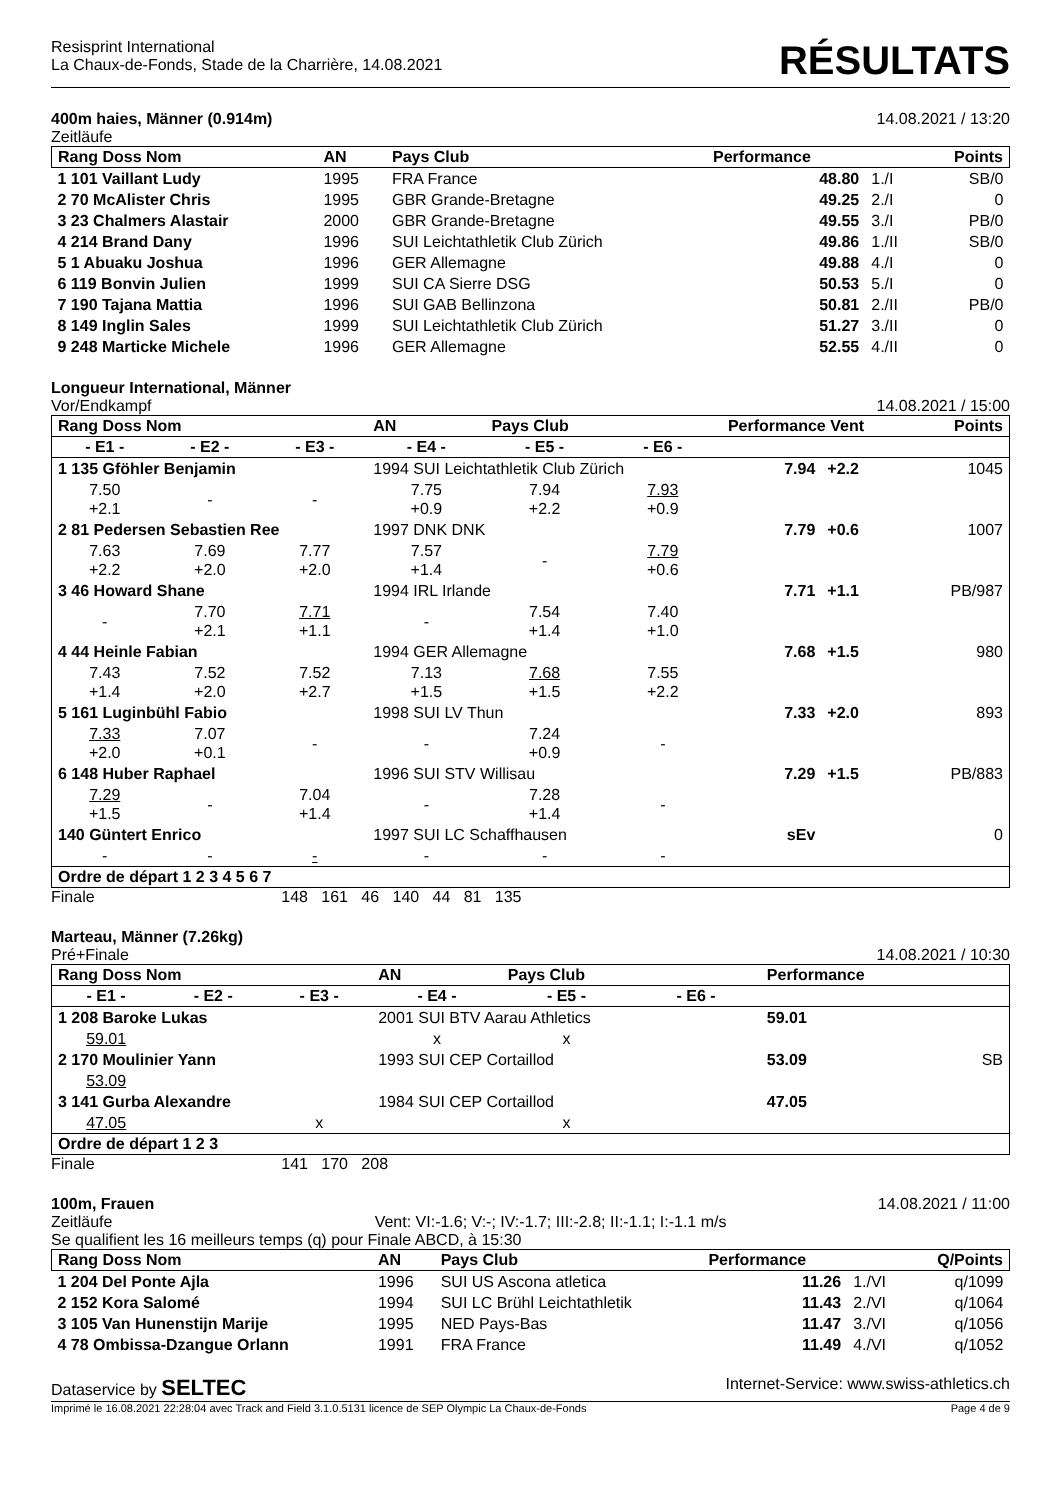Resisprint International
La Chaux-de-Fonds, Stade de la Charrière, 14.08.2021
RÉSULTATS
400m haies, Männer (0.914m)
Zeitläufe
14.08.2021 / 13:20
| Rang Doss Nom | AN | Pays Club | Performance | | Points |
| --- | --- | --- | --- | --- | --- |
| 1 101 Vaillant Ludy | 1995 | FRA France | 48.80 | 1./I | SB/0 |
| 2 70 McAlister Chris | 1995 | GBR Grande-Bretagne | 49.25 | 2./I | 0 |
| 3 23 Chalmers Alastair | 2000 | GBR Grande-Bretagne | 49.55 | 3./I | PB/0 |
| 4 214 Brand Dany | 1996 | SUI Leichtathletik Club Zürich | 49.86 | 1./II | SB/0 |
| 5 1 Abuaku Joshua | 1996 | GER Allemagne | 49.88 | 4./I | 0 |
| 6 119 Bonvin Julien | 1999 | SUI CA Sierre DSG | 50.53 | 5./I | 0 |
| 7 190 Tajana Mattia | 1996 | SUI GAB Bellinzona | 50.81 | 2./II | PB/0 |
| 8 149 Inglin Sales | 1999 | SUI Leichtathletik Club Zürich | 51.27 | 3./II | 0 |
| 9 248 Marticke Michele | 1996 | GER Allemagne | 52.55 | 4./II | 0 |
Longueur International, Männer
Vor/Endkampf
14.08.2021 / 15:00
| Rang Doss Nom | | | AN | Pays Club | | Performance Vent | | Points |
| --- | --- | --- | --- | --- | --- | --- | --- | --- |
| - E1 - | - E2 - | - E3 - | - E4 - | - E5 - | - E6 - | | | |
| 1 135 Gföhler Benjamin | | | 1994 SUI Leichtathletik Club Zürich | | | 7.94 | +2.2 | 1045 |
| 7.50 +2.1 | - | - | 7.75 +0.9 | 7.94 +2.2 | 7.93 +0.9 | | | |
| 2 81 Pedersen Sebastien Ree | | | 1997 DNK DNK | | | 7.79 | +0.6 | 1007 |
| 7.63 +2.2 | 7.69 +2.0 | 7.77 +2.0 | 7.57 +1.4 | - | 7.79 +0.6 | | | |
| 3 46 Howard Shane | | | 1994 IRL Irlande | | | 7.71 | +1.1 | PB/987 |
| - | 7.70 +2.1 | 7.71 +1.1 | - | 7.54 +1.4 | 7.40 +1.0 | | | |
| 4 44 Heinle Fabian | | | 1994 GER Allemagne | | | 7.68 | +1.5 | 980 |
| 7.43 +1.4 | 7.52 +2.0 | 7.52 +2.7 | 7.13 +1.5 | 7.68 +1.5 | 7.55 +2.2 | | | |
| 5 161 Luginbühl Fabio | | | 1998 SUI LV Thun | | | 7.33 | +2.0 | 893 |
| 7.33 +2.0 | 7.07 +0.1 | - | - | 7.24 +0.9 | - | | | |
| 6 148 Huber Raphael | | | 1996 SUI STV Willisau | | | 7.29 | +1.5 | PB/883 |
| 7.29 +1.5 | - | 7.04 +1.4 | - | 7.28 +1.4 | - | | | |
| 140 Güntert Enrico | | | 1997 SUI LC Schaffhausen | | | sEv | | 0 |
| - | - | - | - | - | - | | | |
| Ordre de départ 1 2 3 4 5 6 7 | | | | | | | | |
Finale 148 161 46 140 44 81 135
Marteau, Männer (7.26kg)
Pré+Finale
14.08.2021 / 10:30
| Rang Doss Nom | | | AN | Pays Club | | Performance | |
| --- | --- | --- | --- | --- | --- | --- | --- |
| - E1 - | - E2 - | - E3 - | - E4 - | - E5 - | - E6 - | | |
| 1 208 Baroke Lukas | | | 2001 SUI BTV Aarau Athletics | | | 59.01 | |
| 59.01 | | | x | x | | | |
| 2 170 Moulinier Yann | | | 1993 SUI CEP Cortaillod | | | 53.09 | SB |
| 53.09 | | | | | | | |
| 3 141 Gurba Alexandre | | | 1984 SUI CEP Cortaillod | | | 47.05 | |
| 47.05 | | x | | x | | | |
| Ordre de départ 1 2 3 | | | | | | | |
Finale 141 170 208
100m, Frauen
Zeitläufe Vent: VI:-1.6; V:-; IV:-1.7; III:-2.8; II:-1.1; I:-1.1 m/s
Se qualifient les 16 meilleurs temps (q) pour Finale ABCD, à 15:30
14.08.2021 / 11:00
| Rang Doss Nom | AN | Pays Club | Performance | | Q/Points |
| --- | --- | --- | --- | --- | --- |
| 1 204 Del Ponte Ajla | 1996 | SUI US Ascona atletica | 11.26 | 1./VI | q/1099 |
| 2 152 Kora Salomé | 1994 | SUI LC Brühl Leichtathletik | 11.43 | 2./VI | q/1064 |
| 3 105 Van Hunenstijn Marije | 1995 | NED Pays-Bas | 11.47 | 3./VI | q/1056 |
| 4 78 Ombissa-Dzangue Orlann | 1991 | FRA France | 11.49 | 4./VI | q/1052 |
Dataservice by SELTEC
Internet-Service: www.swiss-athletics.ch
Imprimé le 16.08.2021 22:28:04 avec Track and Field 3.1.0.5131 licence de SEP Olympic La Chaux-de-Fonds
Page 4 de 9